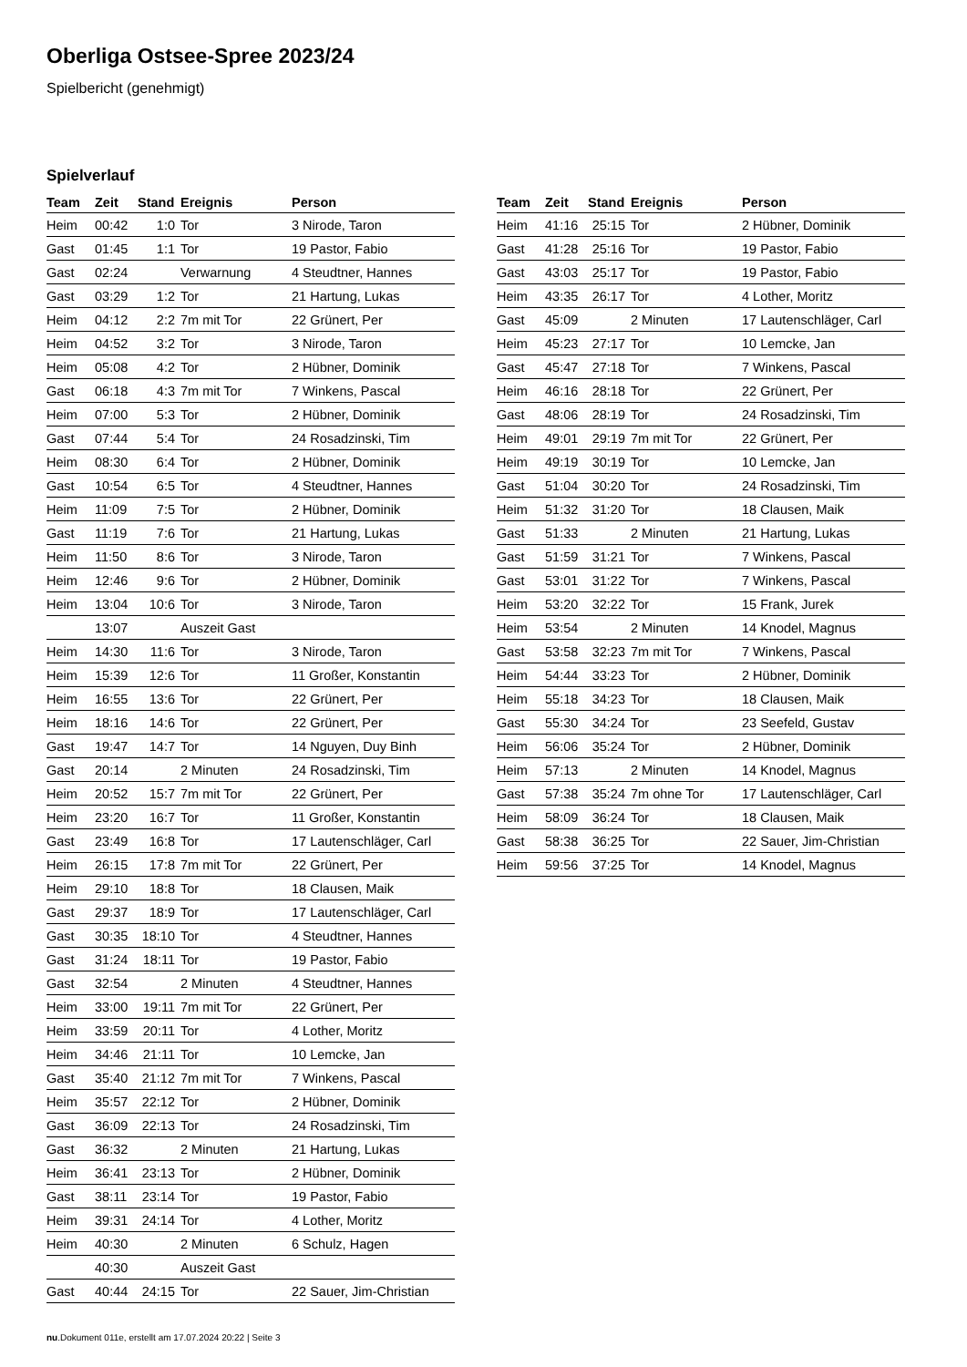Oberliga Ostsee-Spree 2023/24
Spielbericht (genehmigt)
Spielverlauf
| Team | Zeit | Stand | Ereignis | Person |
| --- | --- | --- | --- | --- |
| Heim | 00:42 | 1:0 | Tor | 3 Nirode, Taron |
| Gast | 01:45 | 1:1 | Tor | 19 Pastor, Fabio |
| Gast | 02:24 | | Verwarnung | 4 Steudtner, Hannes |
| Gast | 03:29 | 1:2 | Tor | 21 Hartung, Lukas |
| Heim | 04:12 | 2:2 | 7m mit Tor | 22 Grünert, Per |
| Heim | 04:52 | 3:2 | Tor | 3 Nirode, Taron |
| Heim | 05:08 | 4:2 | Tor | 2 Hübner, Dominik |
| Gast | 06:18 | 4:3 | 7m mit Tor | 7 Winkens, Pascal |
| Heim | 07:00 | 5:3 | Tor | 2 Hübner, Dominik |
| Gast | 07:44 | 5:4 | Tor | 24 Rosadzinski, Tim |
| Heim | 08:30 | 6:4 | Tor | 2 Hübner, Dominik |
| Gast | 10:54 | 6:5 | Tor | 4 Steudtner, Hannes |
| Heim | 11:09 | 7:5 | Tor | 2 Hübner, Dominik |
| Gast | 11:19 | 7:6 | Tor | 21 Hartung, Lukas |
| Heim | 11:50 | 8:6 | Tor | 3 Nirode, Taron |
| Heim | 12:46 | 9:6 | Tor | 2 Hübner, Dominik |
| Heim | 13:04 | 10:6 | Tor | 3 Nirode, Taron |
| | 13:07 | | Auszeit Gast | |
| Heim | 14:30 | 11:6 | Tor | 3 Nirode, Taron |
| Heim | 15:39 | 12:6 | Tor | 11 Großer, Konstantin |
| Heim | 16:55 | 13:6 | Tor | 22 Grünert, Per |
| Heim | 18:16 | 14:6 | Tor | 22 Grünert, Per |
| Gast | 19:47 | 14:7 | Tor | 14 Nguyen, Duy Binh |
| Gast | 20:14 | | 2 Minuten | 24 Rosadzinski, Tim |
| Heim | 20:52 | 15:7 | 7m mit Tor | 22 Grünert, Per |
| Heim | 23:20 | 16:7 | Tor | 11 Großer, Konstantin |
| Gast | 23:49 | 16:8 | Tor | 17 Lautenschläger, Carl |
| Heim | 26:15 | 17:8 | 7m mit Tor | 22 Grünert, Per |
| Heim | 29:10 | 18:8 | Tor | 18 Clausen, Maik |
| Gast | 29:37 | 18:9 | Tor | 17 Lautenschläger, Carl |
| Gast | 30:35 | 18:10 | Tor | 4 Steudtner, Hannes |
| Gast | 31:24 | 18:11 | Tor | 19 Pastor, Fabio |
| Gast | 32:54 | | 2 Minuten | 4 Steudtner, Hannes |
| Heim | 33:00 | 19:11 | 7m mit Tor | 22 Grünert, Per |
| Heim | 33:59 | 20:11 | Tor | 4 Lother, Moritz |
| Heim | 34:46 | 21:11 | Tor | 10 Lemcke, Jan |
| Gast | 35:40 | 21:12 | 7m mit Tor | 7 Winkens, Pascal |
| Heim | 35:57 | 22:12 | Tor | 2 Hübner, Dominik |
| Gast | 36:09 | 22:13 | Tor | 24 Rosadzinski, Tim |
| Gast | 36:32 | | 2 Minuten | 21 Hartung, Lukas |
| Heim | 36:41 | 23:13 | Tor | 2 Hübner, Dominik |
| Gast | 38:11 | 23:14 | Tor | 19 Pastor, Fabio |
| Heim | 39:31 | 24:14 | Tor | 4 Lother, Moritz |
| Heim | 40:30 | | 2 Minuten | 6 Schulz, Hagen |
| | 40:30 | | Auszeit Gast | |
| Gast | 40:44 | 24:15 | Tor | 22 Sauer, Jim-Christian |
| Team | Zeit | Stand | Ereignis | Person |
| --- | --- | --- | --- | --- |
| Heim | 41:16 | 25:15 | Tor | 2 Hübner, Dominik |
| Gast | 41:28 | 25:16 | Tor | 19 Pastor, Fabio |
| Gast | 43:03 | 25:17 | Tor | 19 Pastor, Fabio |
| Heim | 43:35 | 26:17 | Tor | 4 Lother, Moritz |
| Gast | 45:09 | | 2 Minuten | 17 Lautenschläger, Carl |
| Heim | 45:23 | 27:17 | Tor | 10 Lemcke, Jan |
| Gast | 45:47 | 27:18 | Tor | 7 Winkens, Pascal |
| Heim | 46:16 | 28:18 | Tor | 22 Grünert, Per |
| Gast | 48:06 | 28:19 | Tor | 24 Rosadzinski, Tim |
| Heim | 49:01 | 29:19 | 7m mit Tor | 22 Grünert, Per |
| Heim | 49:19 | 30:19 | Tor | 10 Lemcke, Jan |
| Gast | 51:04 | 30:20 | Tor | 24 Rosadzinski, Tim |
| Heim | 51:32 | 31:20 | Tor | 18 Clausen, Maik |
| Gast | 51:33 | | 2 Minuten | 21 Hartung, Lukas |
| Gast | 51:59 | 31:21 | Tor | 7 Winkens, Pascal |
| Gast | 53:01 | 31:22 | Tor | 7 Winkens, Pascal |
| Heim | 53:20 | 32:22 | Tor | 15 Frank, Jurek |
| Heim | 53:54 | | 2 Minuten | 14 Knodel, Magnus |
| Gast | 53:58 | 32:23 | 7m mit Tor | 7 Winkens, Pascal |
| Heim | 54:44 | 33:23 | Tor | 2 Hübner, Dominik |
| Heim | 55:18 | 34:23 | Tor | 18 Clausen, Maik |
| Gast | 55:30 | 34:24 | Tor | 23 Seefeld, Gustav |
| Heim | 56:06 | 35:24 | Tor | 2 Hübner, Dominik |
| Heim | 57:13 | | 2 Minuten | 14 Knodel, Magnus |
| Gast | 57:38 | 35:24 | 7m ohne Tor | 17 Lautenschläger, Carl |
| Heim | 58:09 | 36:24 | Tor | 18 Clausen, Maik |
| Gast | 58:38 | 36:25 | Tor | 22 Sauer, Jim-Christian |
| Heim | 59:56 | 37:25 | Tor | 14 Knodel, Magnus |
nu.Dokument 011e, erstellt am 17.07.2024 20:22 | Seite 3